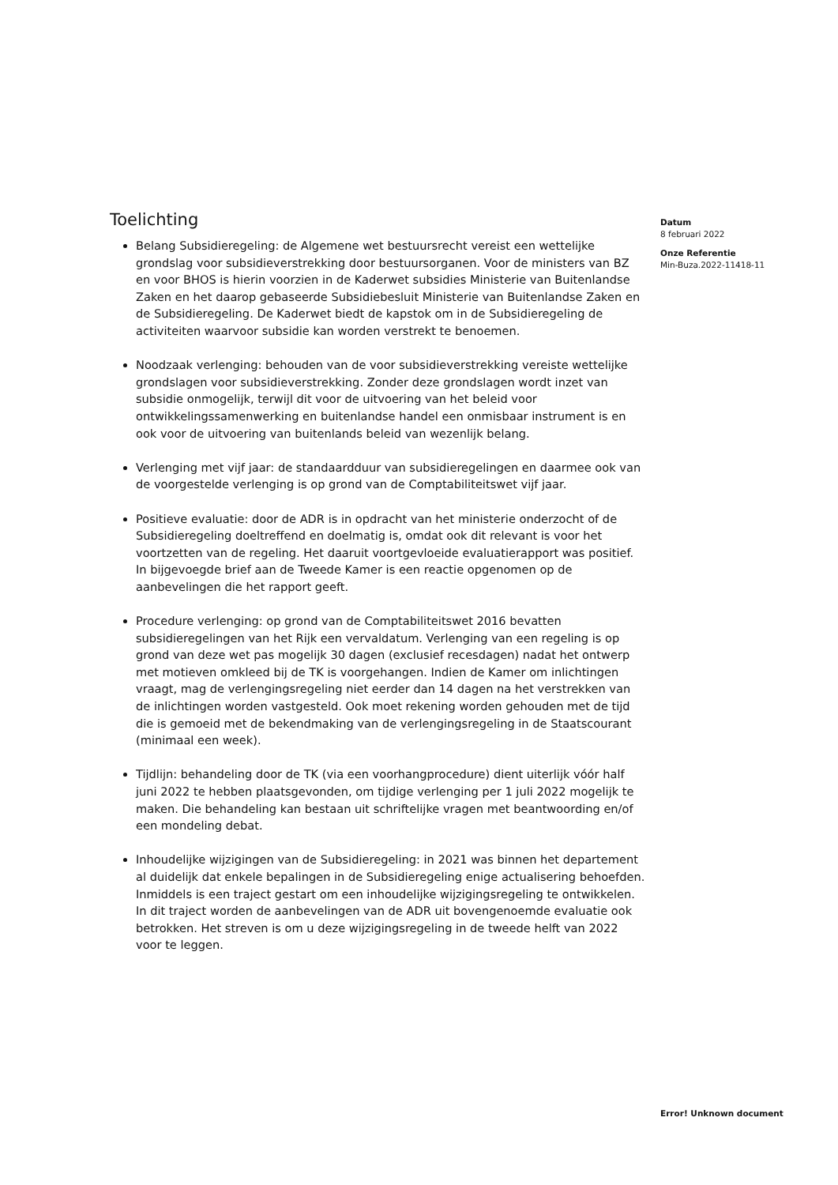Toelichting
Belang Subsidieregeling: de Algemene wet bestuursrecht vereist een wettelijke grondslag voor subsidieverstrekking door bestuursorganen. Voor de ministers van BZ en voor BHOS is hierin voorzien in de Kaderwet subsidies Ministerie van Buitenlandse Zaken en het daarop gebaseerde Subsidiebesluit Ministerie van Buitenlandse Zaken en de Subsidieregeling. De Kaderwet biedt de kapstok om in de Subsidieregeling de activiteiten waarvoor subsidie kan worden verstrekt te benoemen.
Noodzaak verlenging: behouden van de voor subsidieverstrekking vereiste wettelijke grondslagen voor subsidieverstrekking. Zonder deze grondslagen wordt inzet van subsidie onmogelijk, terwijl dit voor de uitvoering van het beleid voor ontwikkelingssamenwerking en buitenlandse handel een onmisbaar instrument is en ook voor de uitvoering van buitenlands beleid van wezenlijk belang.
Verlenging met vijf jaar: de standaardduur van subsidieregelingen en daarmee ook van de voorgestelde verlenging is op grond van de Comptabiliteitswet vijf jaar.
Positieve evaluatie: door de ADR is in opdracht van het ministerie onderzocht of de Subsidieregeling doeltreffend en doelmatig is, omdat ook dit relevant is voor het voortzetten van de regeling. Het daaruit voortgevloeide evaluatierapport was positief. In bijgevoegde brief aan de Tweede Kamer is een reactie opgenomen op de aanbevelingen die het rapport geeft.
Procedure verlenging: op grond van de Comptabiliteitswet 2016 bevatten subsidieregelingen van het Rijk een vervaldatum. Verlenging van een regeling is op grond van deze wet pas mogelijk 30 dagen (exclusief recesdagen) nadat het ontwerp met motieven omkleed bij de TK is voorgehangen. Indien de Kamer om inlichtingen vraagt, mag de verlengingsregeling niet eerder dan 14 dagen na het verstrekken van de inlichtingen worden vastgesteld. Ook moet rekening worden gehouden met de tijd die is gemoeid met de bekendmaking van de verlengingsregeling in de Staatscourant (minimaal een week).
Tijdlijn: behandeling door de TK (via een voorhangprocedure) dient uiterlijk vóór half juni 2022 te hebben plaatsgevonden, om tijdige verlenging per 1 juli 2022 mogelijk te maken. Die behandeling kan bestaan uit schriftelijke vragen met beantwoording en/of een mondeling debat.
Inhoudelijke wijzigingen van de Subsidieregeling: in 2021 was binnen het departement al duidelijk dat enkele bepalingen in de Subsidieregeling enige actualisering behoefden. Inmiddels is een traject gestart om een inhoudelijke wijzigingsregeling te ontwikkelen. In dit traject worden de aanbevelingen van de ADR uit bovengenoemde evaluatie ook betrokken. Het streven is om u deze wijzigingsregeling in de tweede helft van 2022 voor te leggen.
Datum
8 februari 2022
Onze Referentie
Min-Buza.2022-11418-11
Error! Unknown document